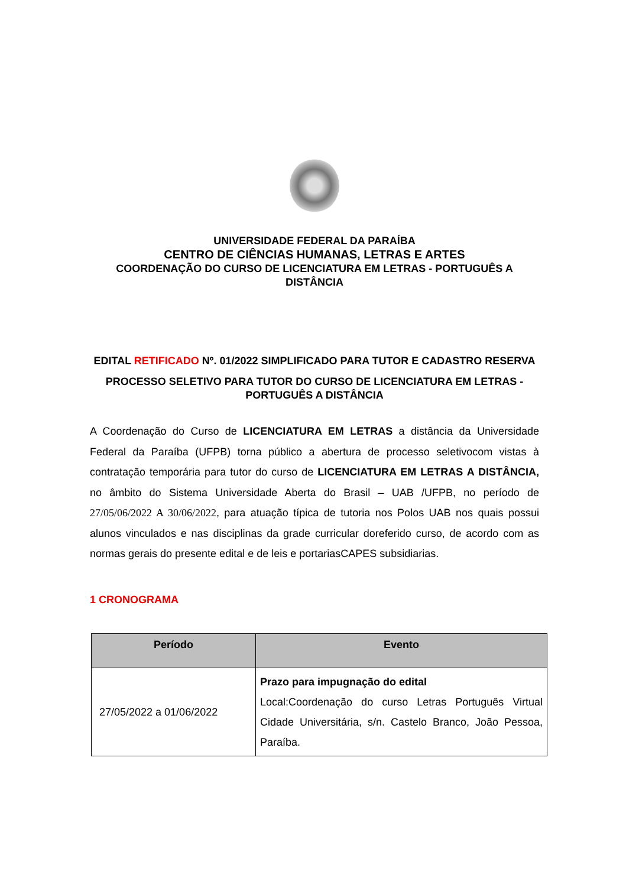UNIVERSIDADE FEDERAL DA PARAÍBA
CENTRO DE CIÊNCIAS HUMANAS, LETRAS E ARTES
COORDENAÇÃO DO CURSO DE LICENCIATURA EM LETRAS - PORTUGUÊS A DISTÂNCIA
EDITAL RETIFICADO Nº. 01/2022 SIMPLIFICADO PARA TUTOR E CADASTRO RESERVA
PROCESSO SELETIVO PARA TUTOR DO CURSO DE LICENCIATURA EM LETRAS - PORTUGUÊS A DISTÂNCIA
A Coordenação do Curso de LICENCIATURA EM LETRAS a distância da Universidade Federal da Paraíba (UFPB) torna público a abertura de processo seletivocom vistas à contratação temporária para tutor do curso de LICENCIATURA EM LETRAS A DISTÂNCIA, no âmbito do Sistema Universidade Aberta do Brasil – UAB /UFPB, no período de 27/05/06/2022 A 30/06/2022, para atuação típica de tutoria nos Polos UAB nos quais possui alunos vinculados e nas disciplinas da grade curricular doreferido curso, de acordo com as normas gerais do presente edital e de leis e portariasCAPES subsidiarias.
1 CRONOGRAMA
| Período | Evento |
| --- | --- |
| 27/05/2022 a 01/06/2022 | Prazo para impugnação do edital Local:Coordenação do curso Letras Português Virtual Cidade Universitária, s/n. Castelo Branco, João Pessoa, Paraíba. |